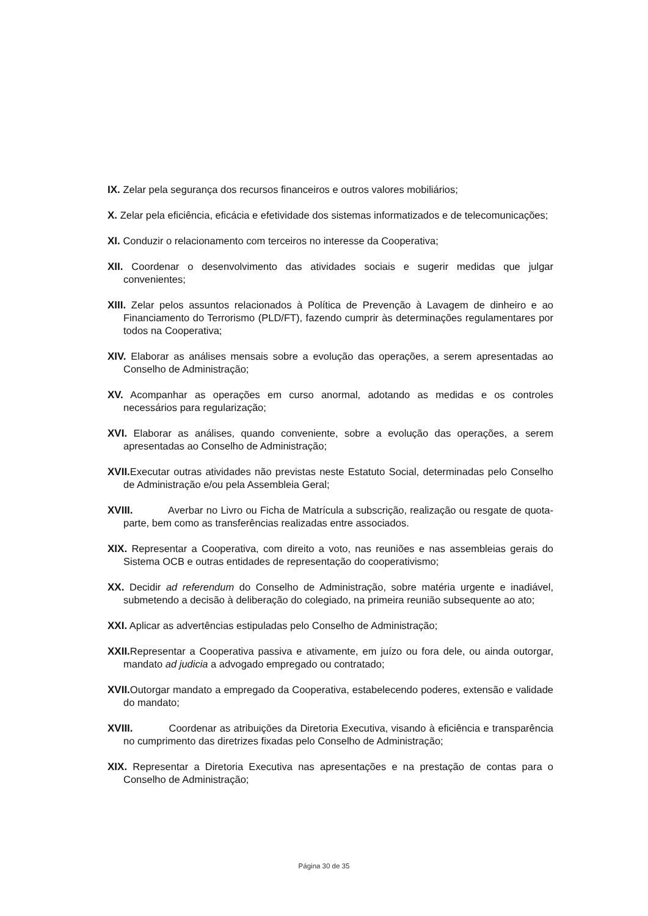IX. Zelar pela segurança dos recursos financeiros e outros valores mobiliários;
X. Zelar pela eficiência, eficácia e efetividade dos sistemas informatizados e de telecomunicações;
XI. Conduzir o relacionamento com terceiros no interesse da Cooperativa;
XII. Coordenar o desenvolvimento das atividades sociais e sugerir medidas que julgar convenientes;
XIII. Zelar pelos assuntos relacionados à Política de Prevenção à Lavagem de dinheiro e ao Financiamento do Terrorismo (PLD/FT), fazendo cumprir às determinações regulamentares por todos na Cooperativa;
XIV. Elaborar as análises mensais sobre a evolução das operações, a serem apresentadas ao Conselho de Administração;
XV. Acompanhar as operações em curso anormal, adotando as medidas e os controles necessários para regularização;
XVI. Elaborar as análises, quando conveniente, sobre a evolução das operações, a serem apresentadas ao Conselho de Administração;
XVII. Executar outras atividades não previstas neste Estatuto Social, determinadas pelo Conselho de Administração e/ou pela Assembleia Geral;
XVIII. Averbar no Livro ou Ficha de Matrícula a subscrição, realização ou resgate de quota-parte, bem como as transferências realizadas entre associados.
XIX. Representar a Cooperativa, com direito a voto, nas reuniões e nas assembleias gerais do Sistema OCB e outras entidades de representação do cooperativismo;
XX. Decidir ad referendum do Conselho de Administração, sobre matéria urgente e inadiável, submetendo a decisão à deliberação do colegiado, na primeira reunião subsequente ao ato;
XXI. Aplicar as advertências estipuladas pelo Conselho de Administração;
XXII. Representar a Cooperativa passiva e ativamente, em juízo ou fora dele, ou ainda outorgar, mandato ad judicia a advogado empregado ou contratado;
XVII. Outorgar mandato a empregado da Cooperativa, estabelecendo poderes, extensão e validade do mandato;
XVIII. Coordenar as atribuições da Diretoria Executiva, visando à eficiência e transparência no cumprimento das diretrizes fixadas pelo Conselho de Administração;
XIX. Representar a Diretoria Executiva nas apresentações e na prestação de contas para o Conselho de Administração;
Página 30 de 35